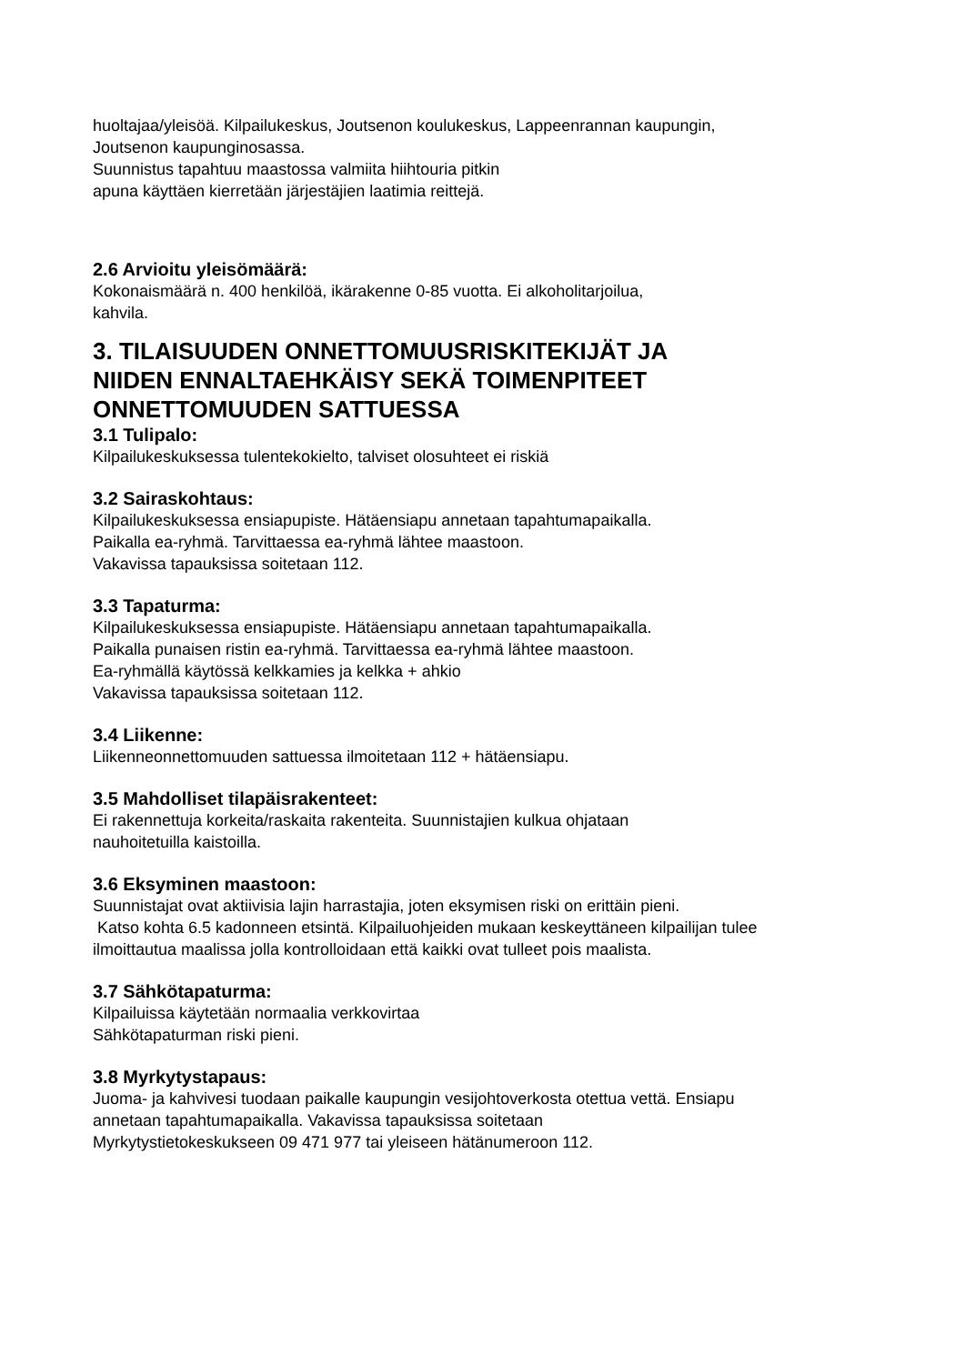huoltajaa/yleisöä. Kilpailukeskus, Joutsenon koulukeskus, Lappeenrannan kaupungin,
Joutsenon kaupunginosassa.
Suunnistus tapahtuu maastossa valmiita hiihtouria pitkin
apuna käyttäen kierretään järjestäjien laatimia reittejä.
2.6 Arvioitu yleisömäärä:
Kokonaismäärä n. 400 henkilöä, ikärakenne 0-85 vuotta. Ei alkoholitarjoilua,
kahvila.
3. TILAISUUDEN ONNETTOMUUSRISKITEKIJÄT JA
NIIDEN ENNALTAEHKÄISY SEKÄ TOIMENPITEET
ONNETTOMUUDEN SATTUESSA
3.1 Tulipalo:
Kilpailukeskuksessa tulentekokielto, talviset olosuhteet ei riskiä
3.2 Sairaskohtaus:
Kilpailukeskuksessa ensiapupiste. Hätäensiapu annetaan tapahtumapaikalla.
Paikalla ea-ryhmä. Tarvittaessa ea-ryhmä lähtee maastoon.
Vakavissa tapauksissa soitetaan 112.
3.3 Tapaturma:
Kilpailukeskuksessa ensiapupiste. Hätäensiapu annetaan tapahtumapaikalla.
Paikalla punaisen ristin ea-ryhmä. Tarvittaessa ea-ryhmä lähtee maastoon.
Ea-ryhmällä käytössä kelkkamies ja kelkka + ahkio
Vakavissa tapauksissa soitetaan 112.
3.4 Liikenne:
Liikenneonnettomuuden sattuessa ilmoitetaan 112 + hätäensiapu.
3.5 Mahdolliset tilapäisrakenteet:
Ei rakennettuja korkeita/raskaita rakenteita. Suunnistajien kulkua ohjataan
nauhoitetuilla kaistoilla.
3.6 Eksyminen maastoon:
Suunnistajat ovat aktiivisia lajin harrastajia, joten eksymisen riski on erittäin pieni.
Katso kohta 6.5 kadonneen etsintä. Kilpailuohjeiden mukaan keskeyttäneen kilpailijan tulee
ilmoittautua maalissa jolla kontrolloidaan että kaikki ovat tulleet pois maalista.
3.7 Sähkötapaturma:
Kilpailuissa käytetään normaalia verkkovirtaa
Sähkötapaturman riski pieni.
3.8 Myrkytystapaus:
Juoma- ja kahvivesi tuodaan paikalle kaupungin vesijohtoverkosta otettua vettä. Ensiapu
annetaan tapahtumapaikalla. Vakavissa tapauksissa soitetaan
Myrkytystietokeskukseen 09 471 977 tai yleiseen hätänumeroon 112.